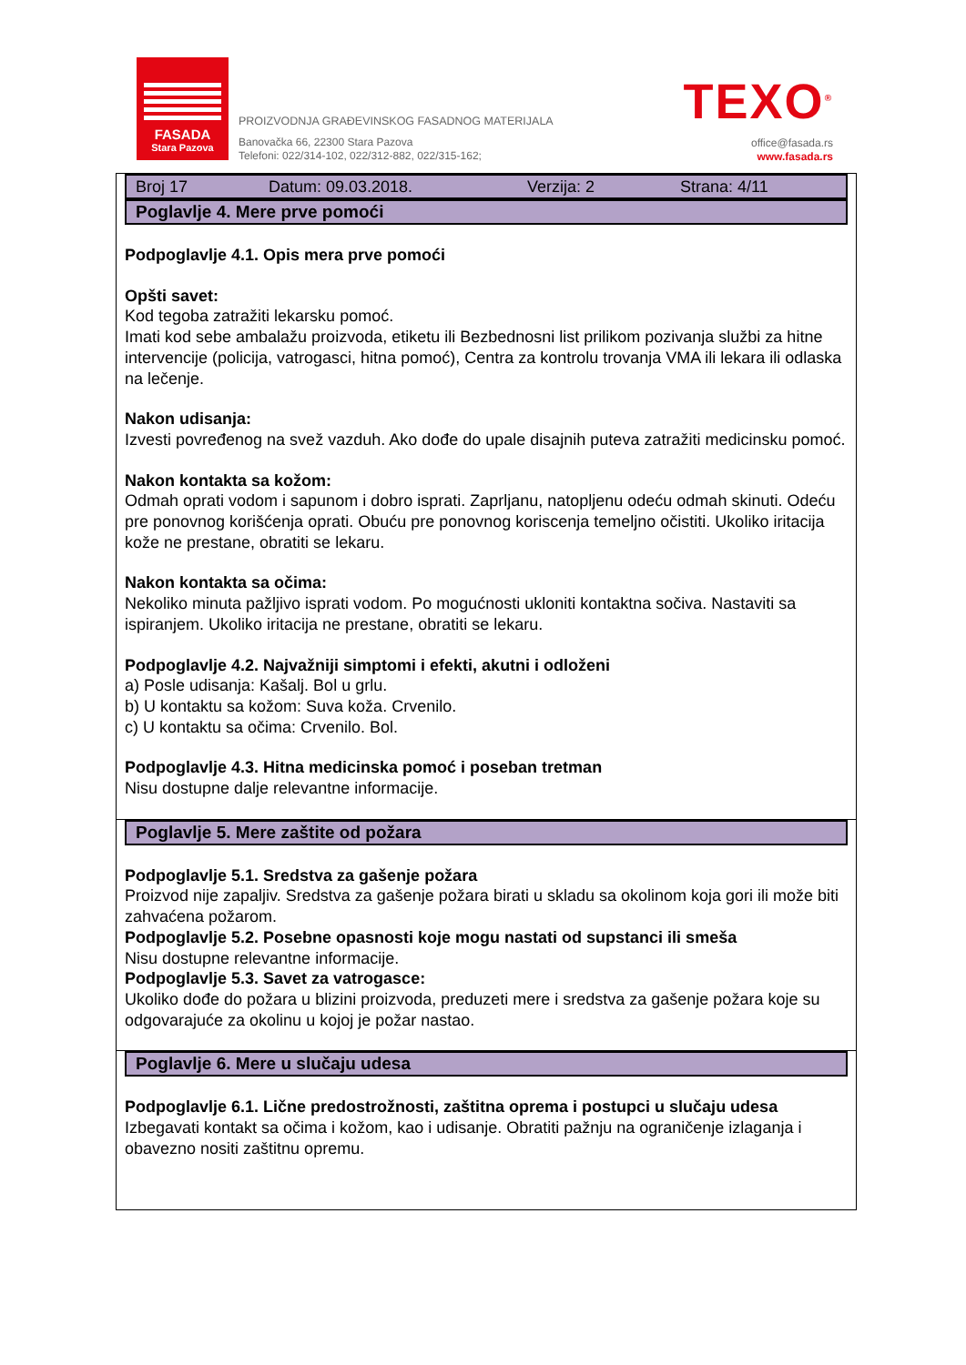FASADA
Stara Pazova
PROIZVODNJA GRAĐEVINSKOG FASADNOG MATERIJALA
Banovačka 66, 22300 Stara Pazova
Telefoni: 022/314-102, 022/312-882, 022/315-162;
TEXO<sup>®</sup>
office@fasada.rs
www.fasada.rs
Broj 17 Datum: 09.03.2018. Verzija: 2 Strana: 4/11
Poglavlje 4. Mere prve pomoći
Podpoglavlje 4.1. Opis mera prve pomoći
Opšti savet:
Kod tegoba zatražiti lekarsku pomoć.
Imati kod sebe ambalažu proizvoda, etiketu ili Bezbednosni list prilikom pozivanja službi za hitne intervencije (policija, vatrogasci, hitna pomoć), Centra za kontrolu trovanja VMA ili lekara ili odlaska na lečenje.
Nakon udisanja:
Izvesti povređenog na svež vazduh. Ako dođe do upale disajnih puteva zatražiti medicinsku pomoć.
Nakon kontakta sa kožom:
Odmah oprati vodom i sapunom i dobro isprati. Zaprljanu, natopljenu odeću odmah skinuti. Odeću pre ponovnog korišćenja oprati. Obuću pre ponovnog koriscenja temeljno očistiti. Ukoliko iritacija kože ne prestane, obratiti se lekaru.
Nakon kontakta sa očima:
Nekoliko minuta pažljivo isprati vodom. Po mogućnosti ukloniti kontaktna sočiva. Nastaviti sa ispiranjem. Ukoliko iritacija ne prestane, obratiti se lekaru.
Podpoglavlje 4.2. Najvažniji simptomi i efekti, akutni i odloženi
a) Posle udisanja: Kašalj. Bol u grlu.
b) U kontaktu sa kožom: Suva koža. Crvenilo.
c) U kontaktu sa očima: Crvenilo. Bol.
Podpoglavlje 4.3. Hitna medicinska pomoć i poseban tretman
Nisu dostupne dalje relevantne informacije.
Poglavlje 5. Mere zaštite od požara
Podpoglavlje 5.1. Sredstva za gašenje požara
Proizvod nije zapaljiv. Sredstva za gašenje požara birati u skladu sa okolinom koja gori ili može biti zahvaćena požarom.
Podpoglavlje 5.2. Posebne opasnosti koje mogu nastati od supstanci ili smeša
Nisu dostupne relevantne informacije.
Podpoglavlje 5.3. Savet za vatrogasce:
Ukoliko dođe do požara u blizini proizvoda, preduzeti mere i sredstva za gašenje požara koje su odgovarajuće za okolinu u kojoj je požar nastao.
Poglavlje 6. Mere u slučaju udesa
Podpoglavlje 6.1. Lične predostrožnosti, zaštitna oprema i postupci u slučaju udesa
Izbegavati kontakt sa očima i kožom, kao i udisanje. Obratiti pažnju na ograničenje izlaganja i obavezno nositi zaštitnu opremu.